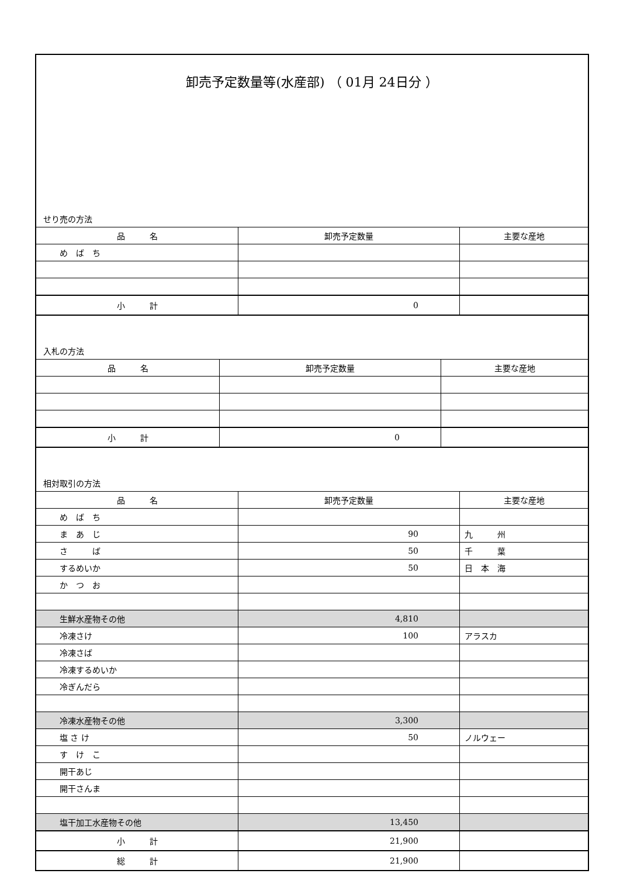卸売予定数量等(水産部) （ 01月 24日分 ）
せり売の方法
| 品 名 | 卸売予定数量 | 主要な産地 |
| --- | --- | --- |
| め ば ち | | |
| 小 計 | 0 | |
入札の方法
| 品 名 | 卸売予定数量 | 主要な産地 |
| --- | --- | --- |
| 小 計 | 0 | |
相対取引の方法
| 品 名 | 卸売予定数量 | 主要な産地 |
| --- | --- | --- |
| め ば ち | | |
| ま あ じ | 90 | 九 州 |
| さ ば | 50 | 千 葉 |
| するめいか | 50 | 日 本 海 |
| か つ お | | |
| 生鮮水産物その他 | 4,810 | |
| 冷凍さけ | 100 | アラスカ |
| 冷凍さば | | |
| 冷凍するめいか | | |
| 冷ぎんだら | | |
| 冷凍水産物その他 | 3,300 | |
| 塩 さ け | 50 | ノルウェー |
| す け こ | | |
| 開干あじ | | |
| 開干さんま | | |
| 塩干加工水産物その他 | 13,450 | |
| 小 計 | 21,900 | |
| 総 計 | 21,900 | |